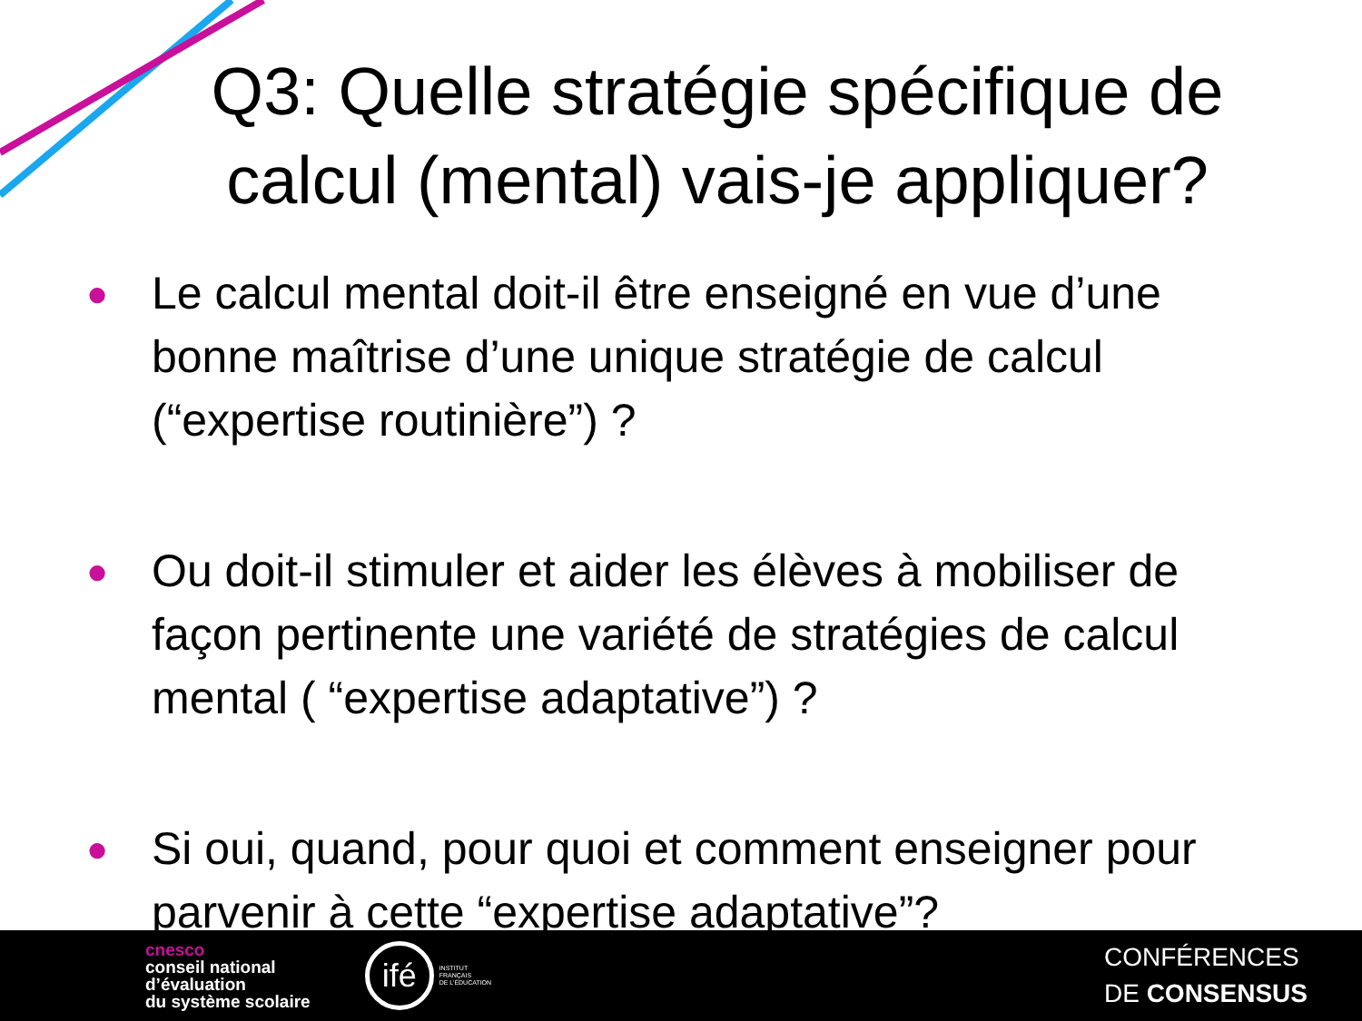Q3: Quelle stratégie spécifique de calcul (mental) vais-je appliquer?
● Le calcul mental doit-il être enseigné en vue d’une bonne maîtrise d’une unique stratégie de calcul (“expertise routinière”) ?
● Ou doit-il stimuler et aider les élèves à mobiliser de façon pertinente une variété de stratégies de calcul mental ( “expertise adaptative”) ?
● Si oui, quand, pour quoi et comment enseigner pour parvenir à cette “expertise adaptative”?
cnesco
conseil national
d’évaluation
du système scolaire
ifé
INSTITUT
FRANÇAIS
DE L’ÉDUCATION
CONFÉRENCES
DE CONSENSUS